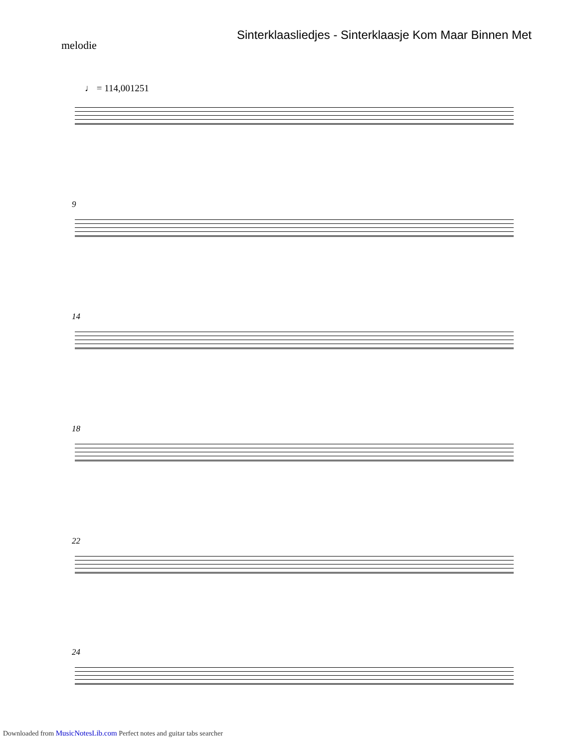Sinterklaasliedjes - Sinterklaasje Kom Maar Binnen Met
melodie
♩ = 114,001251
9
14
18
22
24
Downloaded from MusicNotesLib.com Perfect notes and guitar tabs searcher